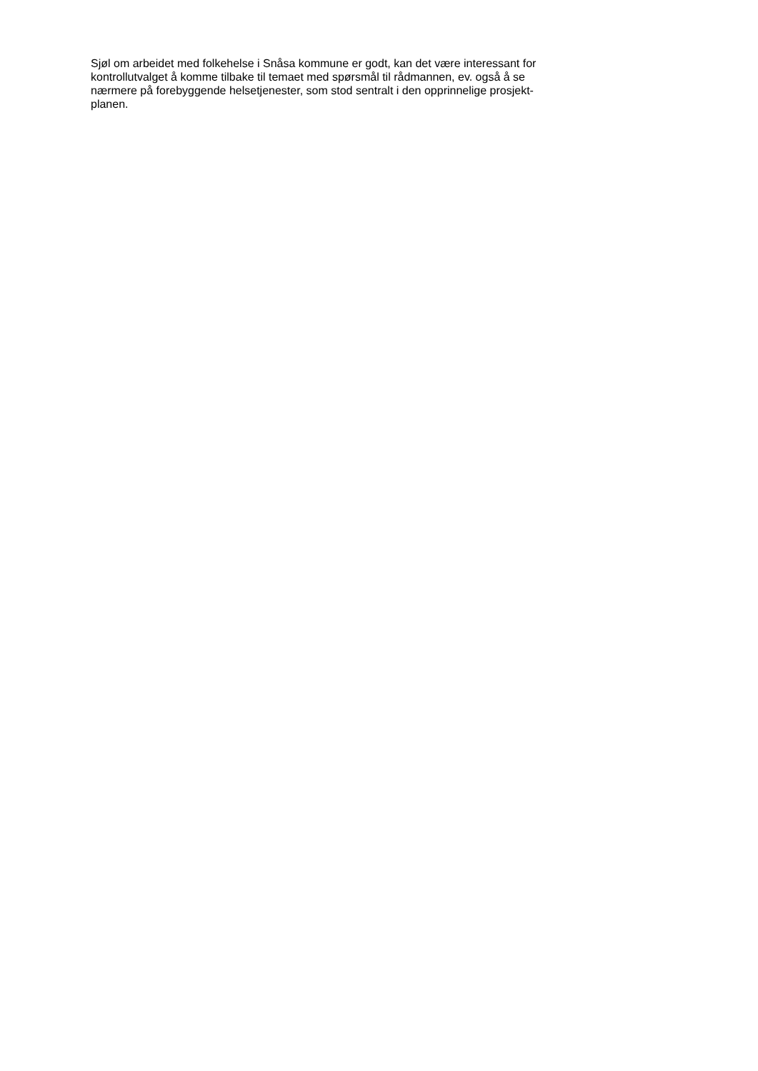Sjøl om arbeidet med folkehelse i Snåsa kommune er godt, kan det være interessant for
kontrollutvalget å komme tilbake til temaet med spørsmål til rådmannen, ev. også å se
nærmere på forebyggende helsetjenester, som stod sentralt i den opprinnelige prosjekt-
planen.